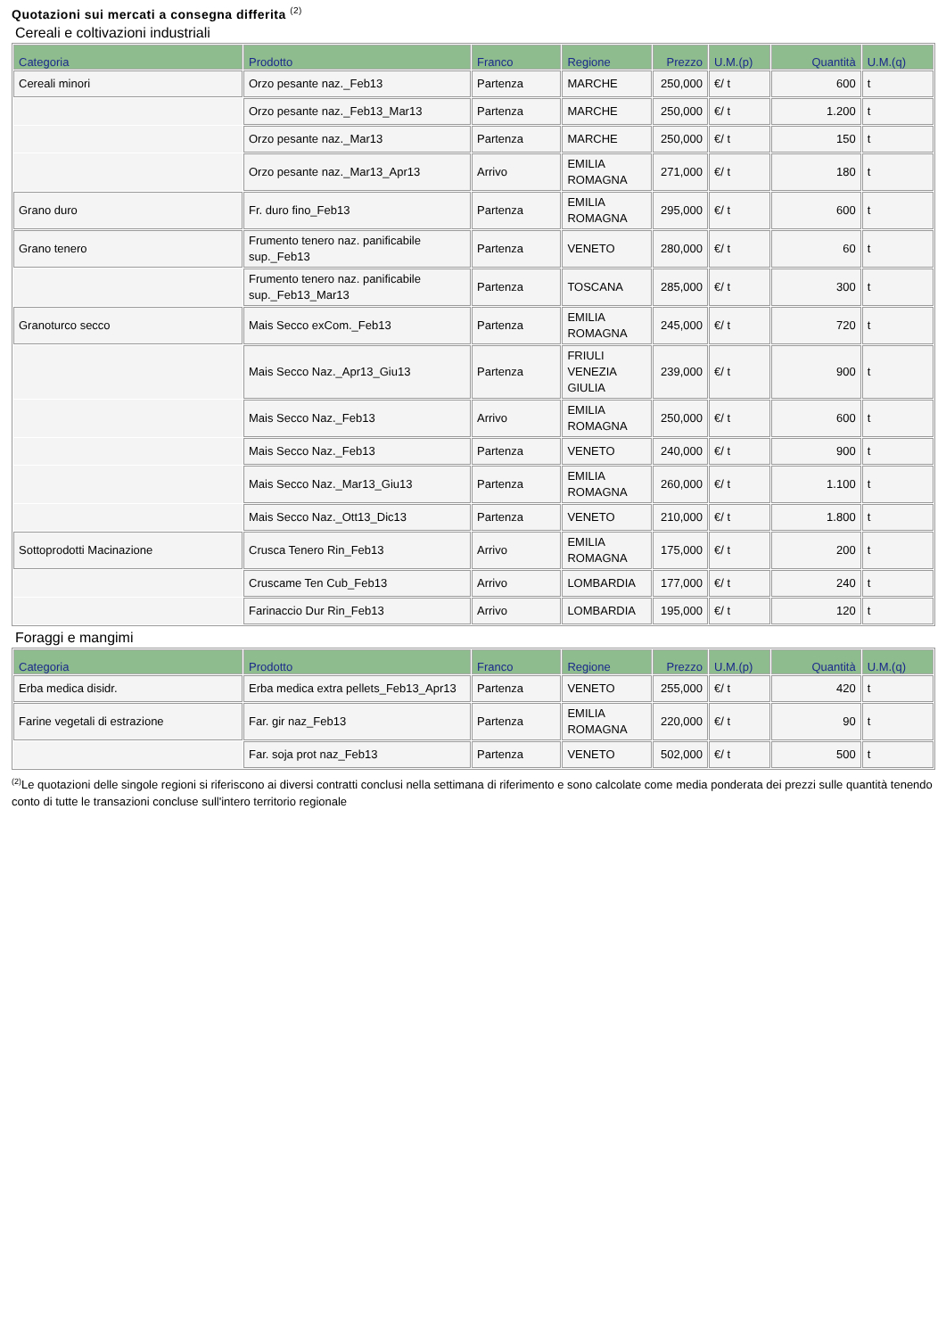Quotazioni sui mercati a consegna differita <sup>(2)</sup>
Cereali e coltivazioni industriali
| Categoria | Prodotto | Franco | Regione | Prezzo | U.M.(p) | Quantità | U.M.(q) |
| --- | --- | --- | --- | --- | --- | --- | --- |
| Cereali minori | Orzo pesante naz._Feb13 | Partenza | MARCHE | 250,000 | €/ t | 600 | t |
| | Orzo pesante naz._Feb13_Mar13 | Partenza | MARCHE | 250,000 | €/ t | 1.200 | t |
| | Orzo pesante naz._Mar13 | Partenza | MARCHE | 250,000 | €/ t | 150 | t |
| | Orzo pesante naz._Mar13_Apr13 | Arrivo | EMILIA ROMAGNA | 271,000 | €/ t | 180 | t |
| Grano duro | Fr. duro fino_Feb13 | Partenza | EMILIA ROMAGNA | 295,000 | €/ t | 600 | t |
| Grano tenero | Frumento tenero naz. panificabile sup._Feb13 | Partenza | VENETO | 280,000 | €/ t | 60 | t |
| | Frumento tenero naz. panificabile sup._Feb13_Mar13 | Partenza | TOSCANA | 285,000 | €/ t | 300 | t |
| Granoturco secco | Mais Secco exCom._Feb13 | Partenza | EMILIA ROMAGNA | 245,000 | €/ t | 720 | t |
| | Mais Secco Naz._Apr13_Giu13 | Partenza | FRIULI VENEZIA GIULIA | 239,000 | €/ t | 900 | t |
| | Mais Secco Naz._Feb13 | Arrivo | EMILIA ROMAGNA | 250,000 | €/ t | 600 | t |
| | Mais Secco Naz._Feb13 | Partenza | VENETO | 240,000 | €/ t | 900 | t |
| | Mais Secco Naz._Mar13_Giu13 | Partenza | EMILIA ROMAGNA | 260,000 | €/ t | 1.100 | t |
| | Mais Secco Naz._Ott13_Dic13 | Partenza | VENETO | 210,000 | €/ t | 1.800 | t |
| Sottoprodotti Macinazione | Crusca Tenero Rin_Feb13 | Arrivo | EMILIA ROMAGNA | 175,000 | €/ t | 200 | t |
| | Cruscame Ten Cub_Feb13 | Arrivo | LOMBARDIA | 177,000 | €/ t | 240 | t |
| | Farinaccio Dur Rin_Feb13 | Arrivo | LOMBARDIA | 195,000 | €/ t | 120 | t |
Foraggi e mangimi
| Categoria | Prodotto | Franco | Regione | Prezzo | U.M.(p) | Quantità | U.M.(q) |
| --- | --- | --- | --- | --- | --- | --- | --- |
| Erba medica disidr. | Erba medica extra pellets_Feb13_Apr13 | Partenza | VENETO | 255,000 | €/ t | 420 | t |
| Farine vegetali di estrazione | Far. gir naz_Feb13 | Partenza | EMILIA ROMAGNA | 220,000 | €/ t | 90 | t |
| | Far. soja prot naz_Feb13 | Partenza | VENETO | 502,000 | €/ t | 500 | t |
<sup>(2)</sup> Le quotazioni delle singole regioni si riferiscono ai diversi contratti conclusi nella settimana di riferimento e sono calcolate come media ponderata dei prezzi sulle quantità tenendo conto di tutte le transazioni concluse sull'intero territorio regionale